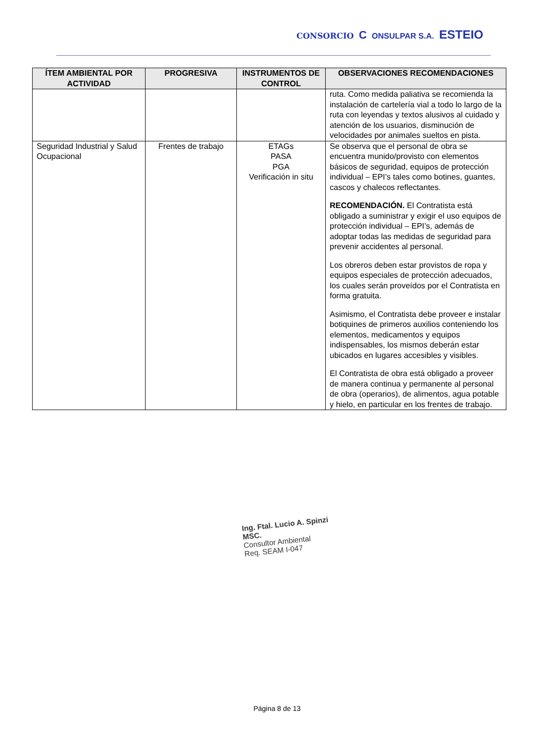CONSORCIO C ONSULPAR S.A. ESTEIO
| ÍTEM AMBIENTAL POR ACTIVIDAD | PROGRESIVA | INSTRUMENTOS DE CONTROL | OBSERVACIONES RECOMENDACIONES |
| --- | --- | --- | --- |
| | | | ruta. Como medida paliativa se recomienda la instalación de cartelería vial a todo lo largo de la ruta con leyendas y textos alusivos al cuidado y atención de los usuarios, disminución de velocidades por animales sueltos en pista. |
| Seguridad Industrial y Salud Ocupacional | Frentes de trabajo | ETAGs PASA PGA Verificación in situ | Se observa que el personal de obra se encuentra munido/provisto con elementos básicos de seguridad, equipos de protección individual – EPI’s tales como botines, guantes, cascos y chalecos reflectantes. RECOMENDACIÓN. El Contratista está obligado a suministrar y exigir el uso equipos de protección individual – EPI’s, además de adoptar todas las medidas de seguridad para prevenir accidentes al personal. Los obreros deben estar provistos de ropa y equipos especiales de protección adecuados, los cuales serán proveídos por el Contratista en forma gratuita. Asimismo, el Contratista debe proveer e instalar botiquines de primeros auxilios conteniendo los elementos, medicamentos y equipos indispensables, los mismos deberán estar ubicados en lugares accesibles y visibles. El Contratista de obra está obligado a proveer de manera continua y permanente al personal de obra (operarios), de alimentos, agua potable y hielo, en particular en los frentes de trabajo. |
Ing. Ftal. Lucio A. Spinzi MSC.
Consultor Ambiental
Req. SEAM I-047
Página 8 de 13